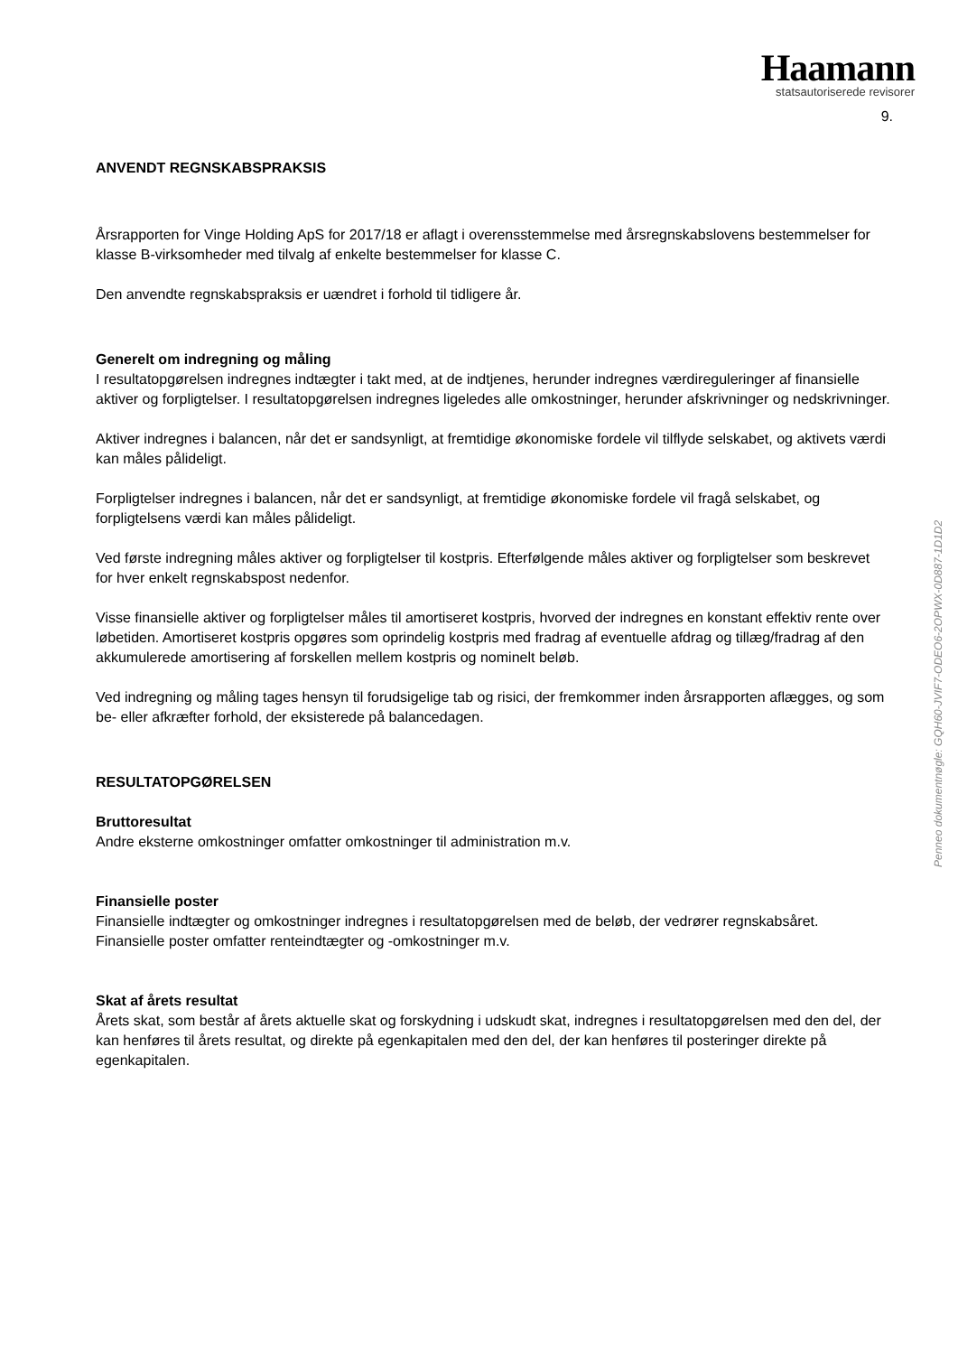Haamann
statsautoriserede revisorer
9.
ANVENDT REGNSKABSPRAKSIS
Årsrapporten for Vinge Holding ApS for 2017/18 er aflagt i overensstemmelse med årsregnskabslovens bestemmelser for klasse B-virksomheder med tilvalg af enkelte bestemmelser for klasse C.
Den anvendte regnskabspraksis er uændret i forhold til tidligere år.
Generelt om indregning og måling
I resultatopgørelsen indregnes indtægter i takt med, at de indtjenes, herunder indregnes værdireguleringer af finansielle aktiver og forpligtelser. I resultatopgørelsen indregnes ligeledes alle omkostninger, herunder afskrivninger og nedskrivninger.
Aktiver indregnes i balancen, når det er sandsynligt, at fremtidige økonomiske fordele vil tilflyde selskabet, og aktivets værdi kan måles pålideligt.
Forpligtelser indregnes i balancen, når det er sandsynligt, at fremtidige økonomiske fordele vil fragå selskabet, og forpligtelsens værdi kan måles pålideligt.
Ved første indregning måles aktiver og forpligtelser til kostpris. Efterfølgende måles aktiver og forpligtelser som beskrevet for hver enkelt regnskabspost nedenfor.
Visse finansielle aktiver og forpligtelser måles til amortiseret kostpris, hvorved der indregnes en konstant effektiv rente over løbetiden. Amortiseret kostpris opgøres som oprindelig kostpris med fradrag af eventuelle afdrag og tillæg/fradrag af den akkumulerede amortisering af forskellen mellem kostpris og nominelt beløb.
Ved indregning og måling tages hensyn til forudsigelige tab og risici, der fremkommer inden årsrapporten aflægges, og som be- eller afkræfter forhold, der eksisterede på balancedagen.
RESULTATOPGØRELSEN
Bruttoresultat
Andre eksterne omkostninger omfatter omkostninger til administration m.v.
Finansielle poster
Finansielle indtægter og omkostninger indregnes i resultatopgørelsen med de beløb, der vedrører regnskabsåret. Finansielle poster omfatter renteindtægter og -omkostninger m.v.
Skat af årets resultat
Årets skat, som består af årets aktuelle skat og forskydning i udskudt skat, indregnes i resultatopgørelsen med den del, der kan henføres til årets resultat, og direkte på egenkapitalen med den del, der kan henføres til posteringer direkte på egenkapitalen.
Penneo dokumentnøgle: GQH60-JVIF7-ODEO6-2OPWX-0D887-1D1D2